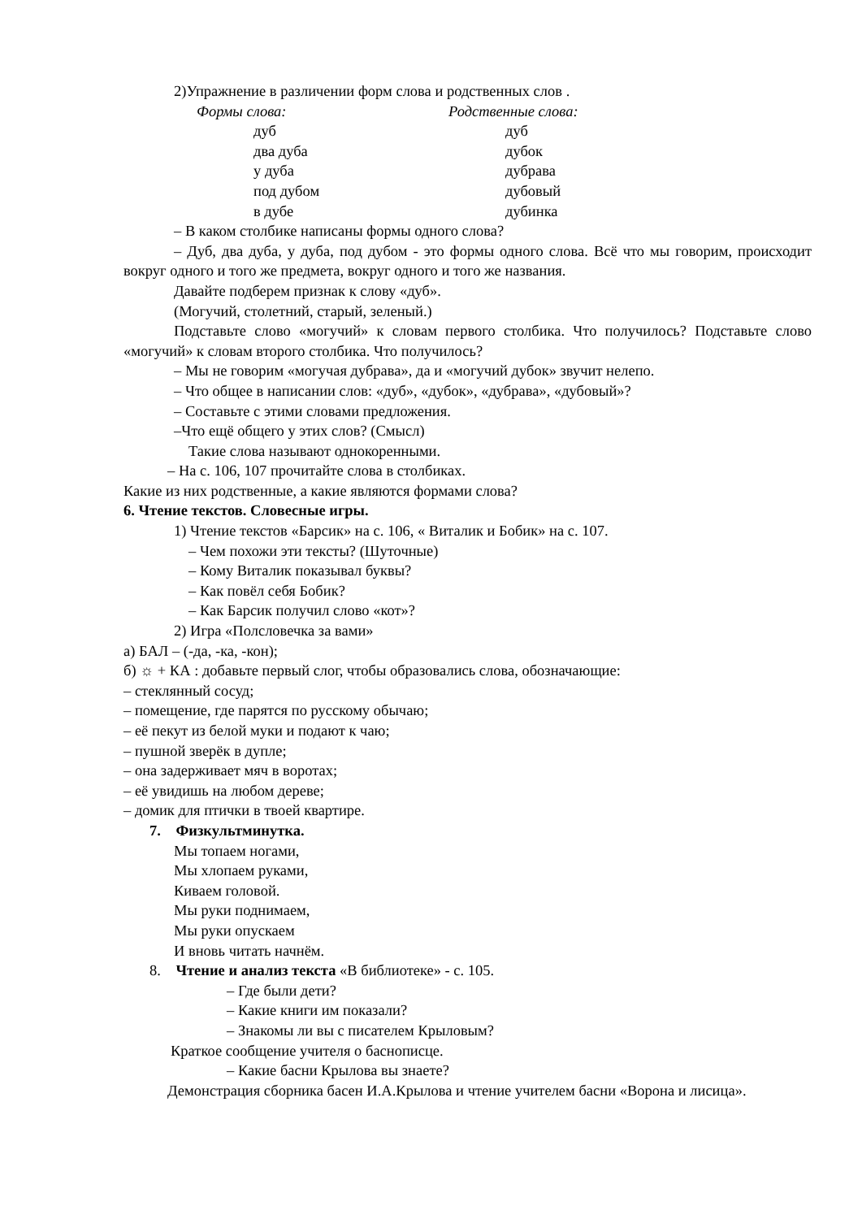2)Упражнение в различении форм слова и родственных слов .
Формы слова: Родственные слова:
дуб дуб два дуба дубок у дуба дубрава под дубом дубовый в дубе дубинка
– В каком столбике написаны формы одного слова?
– Дуб, два дуба, у дуба, под дубом - это формы одного слова. Всё что мы говорим, происходит вокруг одного и того же предмета, вокруг одного и того же названия.
Давайте подберем признак к слову «дуб».
(Могучий, столетний, старый, зеленый.)
Подставьте слово «могучий» к словам первого столбика. Что получилось? Подставьте слово «могучий» к словам второго столбика. Что получилось?
– Мы не говорим «могучая дубрава», да и «могучий дубок» звучит нелепо.
– Что общее в написании слов: «дуб», «дубок», «дубрава», «дубовый»?
– Составьте с этими словами предложения.
–Что ещё общего у этих слов? (Смысл)
Такие слова называют однокоренными.
– На с. 106, 107 прочитайте слова в столбиках.
Какие из них родственные, а какие являются формами слова?
6. Чтение текстов. Словесные игры.
1) Чтение текстов «Барсик» на с. 106, « Виталик и Бобик» на с. 107.
– Чем похожи эти тексты? (Шуточные)
– Кому Виталик показывал буквы?
– Как повёл себя Бобик?
– Как Барсик получил слово «кот»?
2) Игра «Полсловечка за вами»
а) БАЛ – (-да, -ка, -кон);
б) ☼ + КА : добавьте первый слог, чтобы образовались слова, обозначающие:
– стеклянный сосуд;
– помещение, где парятся по русскому обычаю;
– её пекут из белой муки и подают к чаю;
– пушной зверёк в дупле;
– она задерживает мяч в воротах;
– её увидишь на любом дереве;
– домик для птички в твоей квартире.
7. Физкультминутка.
Мы топаем ногами,
Мы хлопаем руками,
Киваем головой.
Мы руки поднимаем,
Мы руки опускаем
И вновь читать начнём.
8. Чтение и анализ текста «В библиотеке» - с. 105.
– Где были дети?
– Какие книги им показали?
– Знакомы ли вы с писателем Крыловым?
Краткое сообщение учителя о баснописце.
– Какие басни Крылова вы знаете?
Демонстрация сборника басен И.А.Крылова и чтение учителем басни «Ворона и лисица».